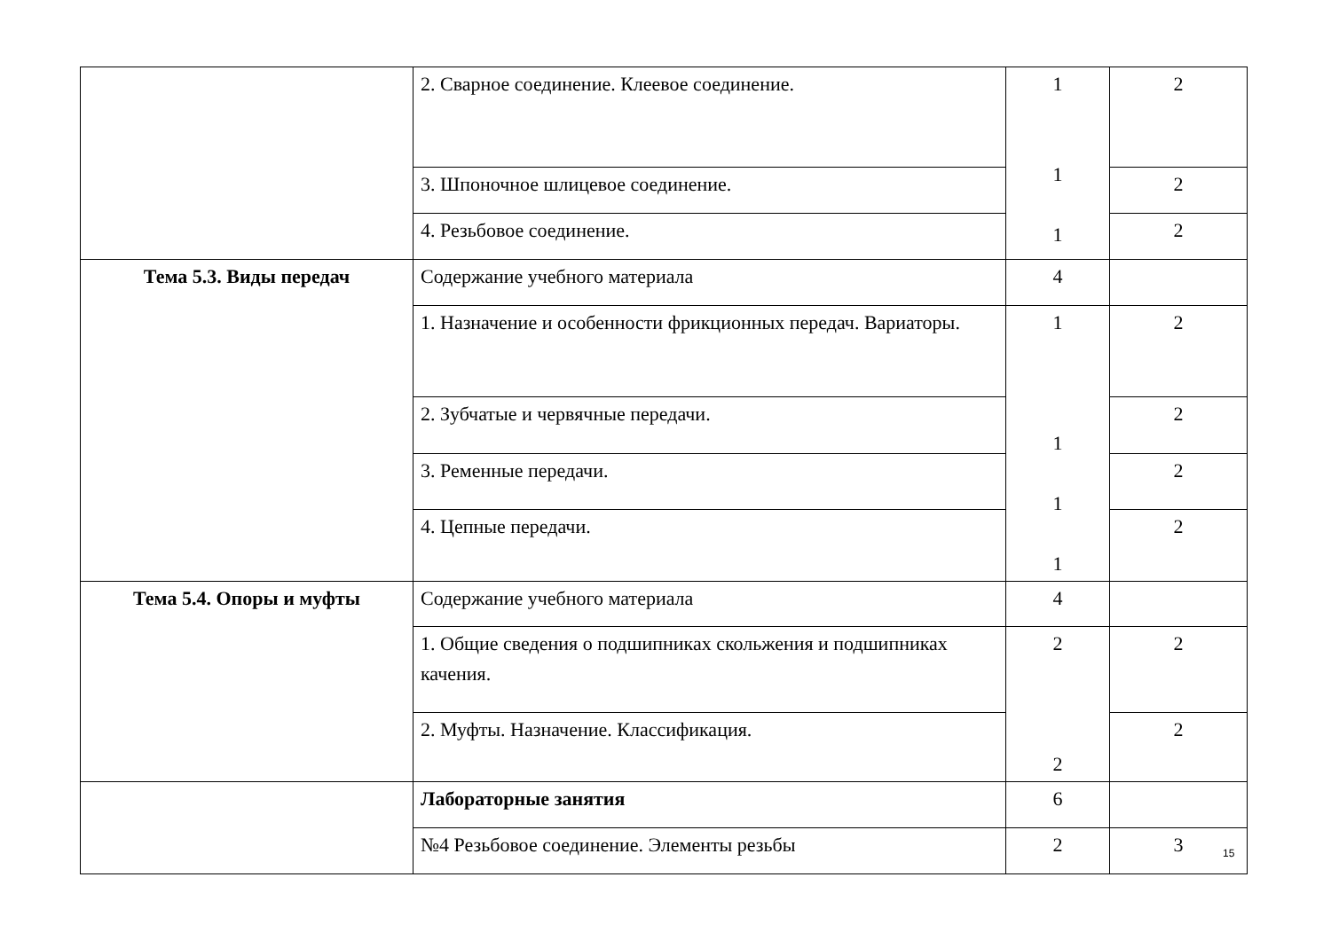| | 2. Сварное соединение. Клеевое соединение. | 1 1 1 | 2 |
| | 3. Шпоночное шлицевое соединение. | | 2 |
| | 4. Резьбовое соединение. | | 2 |
| Тема 5.3. Виды передач | Содержание учебного материала | 4 | |
| | 1. Назначение и особенности фрикционных передач. Вариаторы. | 1 1 1 1 | 2 |
| | 2. Зубчатые и червячные передачи. | | 2 |
| | 3. Ременные передачи. | | 2 |
| | 4. Цепные передачи. | | 2 |
| Тема 5.4. Опоры и муфты | Содержание учебного материала | 4 | |
| | 1. Общие сведения о подшипниках скольжения и подшипниках качения. | 2 2 | 2 |
| | 2. Муфты. Назначение. Классификация. | | 2 |
| | Лабораторные занятия | 6 | |
| | №4 Резьбовое соединение. Элементы резьбы | 2 | 3 |
15